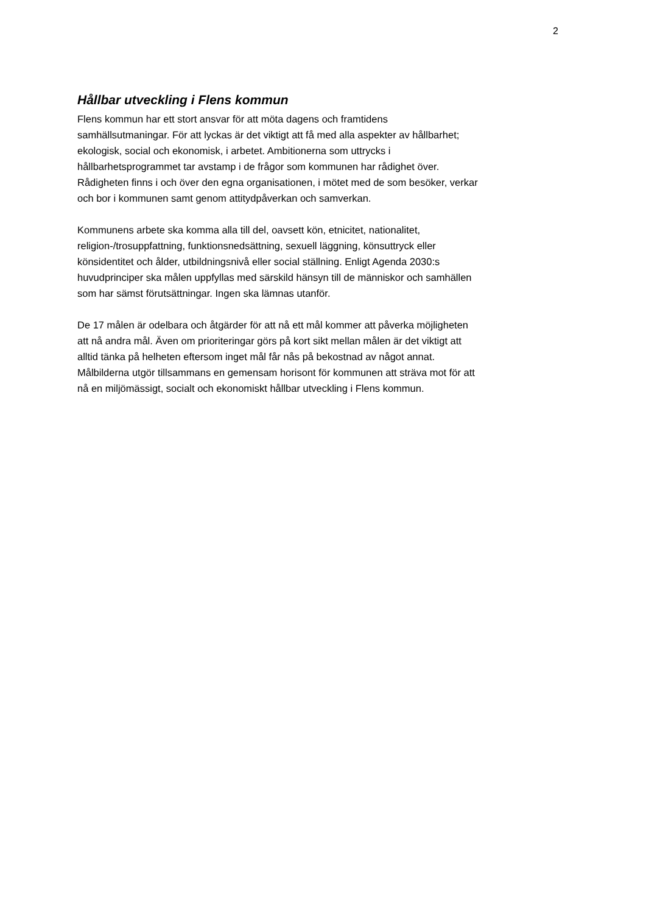2
Hållbar utveckling i Flens kommun
Flens kommun har ett stort ansvar för att möta dagens och framtidens
samhällsutmaningar. För att lyckas är det viktigt att få med alla aspekter av hållbarhet;
ekologisk, social och ekonomisk, i arbetet. Ambitionerna som uttrycks i
hållbarhetsprogrammet tar avstamp i de frågor som kommunen har rådighet över.
Rådigheten finns i och över den egna organisationen, i mötet med de som besöker, verkar
och bor i kommunen samt genom attitydpåverkan och samverkan.
Kommunens arbete ska komma alla till del, oavsett kön, etnicitet, nationalitet,
religion-/trosuppfattning, funktionsnedsättning, sexuell läggning, könsuttryck eller
könsidentitet och ålder, utbildningsnivå eller social ställning. Enligt Agenda 2030:s
huvudprinciper ska målen uppfyllas med särskild hänsyn till de människor och samhällen
som har sämst förutsättningar. Ingen ska lämnas utanför.
De 17 målen är odelbara och åtgärder för att nå ett mål kommer att påverka möjligheten
att nå andra mål. Även om prioriteringar görs på kort sikt mellan målen är det viktigt att
alltid tänka på helheten eftersom inget mål får nås på bekostnad av något annat.
Målbilderna utgör tillsammans en gemensam horisont för kommunen att sträva mot för att
nå en miljömässigt, socialt och ekonomiskt hållbar utveckling i Flens kommun.